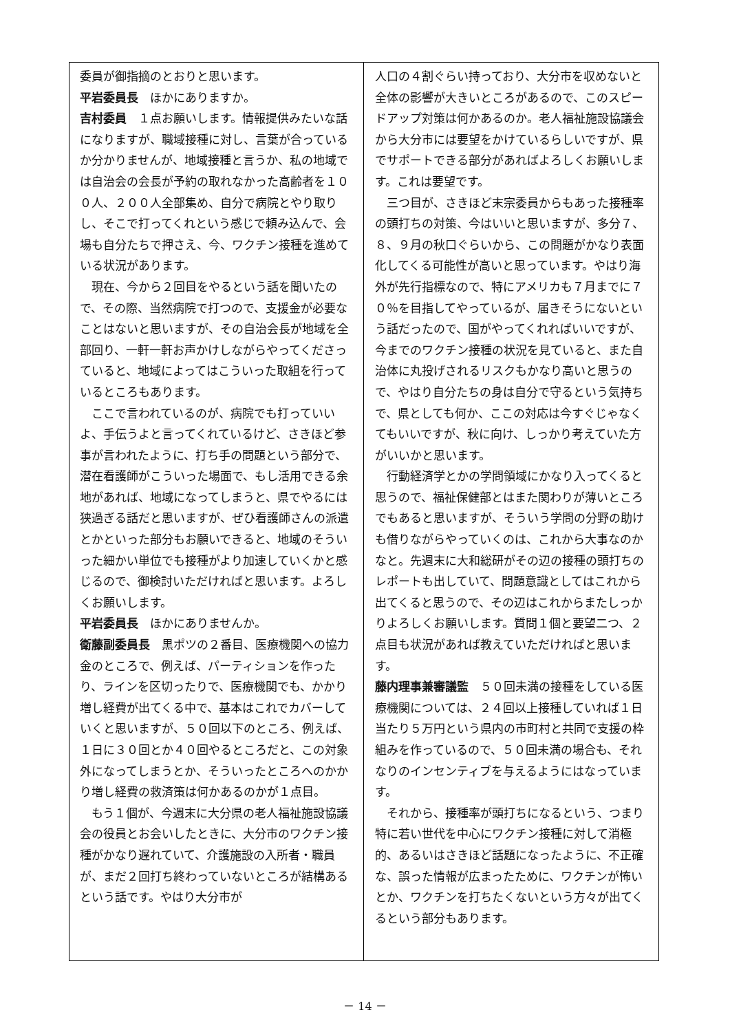委員が御指摘のとおりと思います。
平岩委員長　ほかにありますか。
吉村委員　１点お願いします。情報提供みたいな話になりますが、職域接種に対し、言葉が合っているか分かりませんが、地域接種と言うか、私の地域では自治会の会長が予約の取れなかった高齢者を１００人、２００人全部集め、自分で病院とやり取りし、そこで打ってくれという感じで頼み込んで、会場も自分たちで押さえ、今、ワクチン接種を進めている状況があります。
現在、今から２回目をやるという話を聞いたので、その際、当然病院で打つので、支援金が必要なことはないと思いますが、その自治会長が地域を全部回り、一軒一軒お声かけしながらやってくださっていると、地域によってはこういった取組を行っているところもあります。
ここで言われているのが、病院でも打っていいよ、手伝うよと言ってくれているけど、さきほど参事が言われたように、打ち手の問題という部分で、潜在看護師がこういった場面で、もし活用できる余地があれば、地域になってしまうと、県でやるには狭過ぎる話だと思いますが、ぜひ看護師さんの派遣とかといった部分もお願いできると、地域のそういった細かい単位でも接種がより加速していくかと感じるので、御検討いただければと思います。よろしくお願いします。
平岩委員長　ほかにありませんか。
衛藤副委員長　黒ポツの２番目、医療機関への協力金のところで、例えば、パーティションを作ったり、ラインを区切ったりで、医療機関でも、かかり増し経費が出てくる中で、基本はこれでカバーしていくと思いますが、５０回以下のところ、例えば、１日に３０回とか４０回やるところだと、この対象外になってしまうとか、そういったところへのかかり増し経費の救済策は何かあるのかが１点目。
もう１個が、今週末に大分県の老人福祉施設協議会の役員とお会いしたときに、大分市のワクチン接種がかなり遅れていて、介護施設の入所者・職員が、まだ２回打ち終わっていないところが結構あるという話です。やはり大分市が
人口の４割ぐらい持っており、大分市を収めないと全体の影響が大きいところがあるので、このスピードアップ対策は何かあるのか。老人福祉施設協議会から大分市には要望をかけているらしいですが、県でサポートできる部分があればよろしくお願いします。これは要望です。
三つ目が、さきほど末宗委員からもあった接種率の頭打ちの対策、今はいいと思いますが、多分７、８、９月の秋口ぐらいから、この問題がかなり表面化してくる可能性が高いと思っています。やはり海外が先行指標なので、特にアメリカも７月までに７０％を目指してやっているが、届きそうにないという話だったので、国がやってくれればいいですが、今までのワクチン接種の状況を見ていると、また自治体に丸投げされるリスクもかなり高いと思うので、やはり自分たちの身は自分で守るという気持ちで、県としても何か、ここの対応は今すぐじゃなくてもいいですが、秋に向け、しっかり考えていた方がいいかと思います。
行動経済学とかの学問領域にかなり入ってくると思うので、福祉保健部とはまた関わりが薄いところでもあると思いますが、そういう学問の分野の助けも借りながらやっていくのは、これから大事なのかなと。先週末に大和総研がその辺の接種の頭打ちのレポートも出していて、問題意識としてはこれから出てくると思うので、その辺はこれからまたしっかりよろしくお願いします。質問１個と要望二つ、２点目も状況があれば教えていただければと思います。
藤内理事兼審議監　５０回未満の接種をしている医療機関については、２４回以上接種していれば１日当たり５万円という県内の市町村と共同で支援の枠組みを作っているので、５０回未満の場合も、それなりのインセンティブを与えるようにはなっています。
それから、接種率が頭打ちになるという、つまり特に若い世代を中心にワクチン接種に対して消極的、あるいはさきほど話題になったように、不正確な、誤った情報が広まったために、ワクチンが怖いとか、ワクチンを打ちたくないという方々が出てくるという部分もあります。
－ 14 －